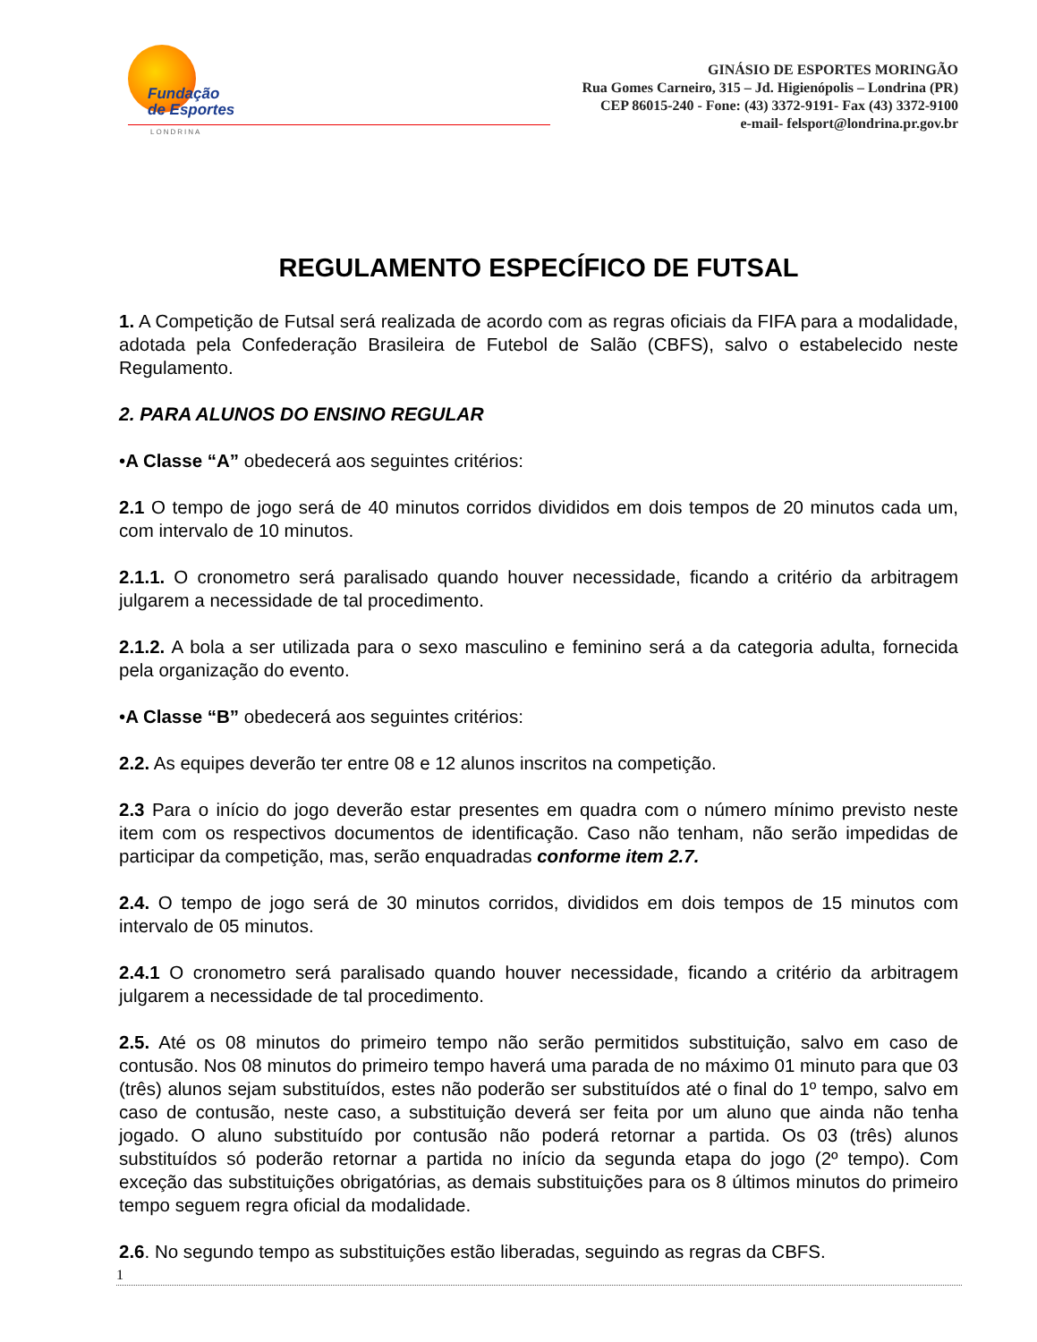Fundação
de Esportes
LONDRINA
GINÁSIO DE ESPORTES MORINGÃO
Rua Gomes Carneiro, 315 – Jd. Higienópolis – Londrina (PR)
CEP 86015-240 - Fone: (43) 3372-9191- Fax (43) 3372-9100
e-mail- felsport@londrina.pr.gov.br
REGULAMENTO ESPECÍFICO DE FUTSAL
1. A Competição de Futsal será realizada de acordo com as regras oficiais da FIFA para a modalidade, adotada pela Confederação Brasileira de Futebol de Salão (CBFS), salvo o estabelecido neste Regulamento.
2. PARA ALUNOS DO ENSINO REGULAR
•A Classe “A” obedecerá aos seguintes critérios:
2.1 O tempo de jogo será de 40 minutos corridos divididos em dois tempos de 20 minutos cada um, com intervalo de 10 minutos.
2.1.1. O cronometro será paralisado quando houver necessidade, ficando a critério da arbitragem julgarem a necessidade de tal procedimento.
2.1.2. A bola a ser utilizada para o sexo masculino e feminino será a da categoria adulta, fornecida pela organização do evento.
•A Classe “B” obedecerá aos seguintes critérios:
2.2. As equipes deverão ter entre 08 e 12 alunos inscritos na competição.
2.3 Para o início do jogo deverão estar presentes em quadra com o número mínimo previsto neste item com os respectivos documentos de identificação. Caso não tenham, não serão impedidas de participar da competição, mas, serão enquadradas conforme item 2.7.
2.4. O tempo de jogo será de 30 minutos corridos, divididos em dois tempos de 15 minutos com intervalo de 05 minutos.
2.4.1 O cronometro será paralisado quando houver necessidade, ficando a critério da arbitragem julgarem a necessidade de tal procedimento.
2.5. Até os 08 minutos do primeiro tempo não serão permitidos substituição, salvo em caso de contusão. Nos 08 minutos do primeiro tempo haverá uma parada de no máximo 01 minuto para que 03 (três) alunos sejam substituídos, estes não poderão ser substituídos até o final do 1º tempo, salvo em caso de contusão, neste caso, a substituição deverá ser feita por um aluno que ainda não tenha jogado. O aluno substituído por contusão não poderá retornar a partida. Os 03 (três) alunos substituídos só poderão retornar a partida no início da segunda etapa do jogo (2º tempo). Com exceção das substituições obrigatórias, as demais substituições para os 8 últimos minutos do primeiro tempo seguem regra oficial da modalidade.
2.6. No segundo tempo as substituições estão liberadas, seguindo as regras da CBFS.
1